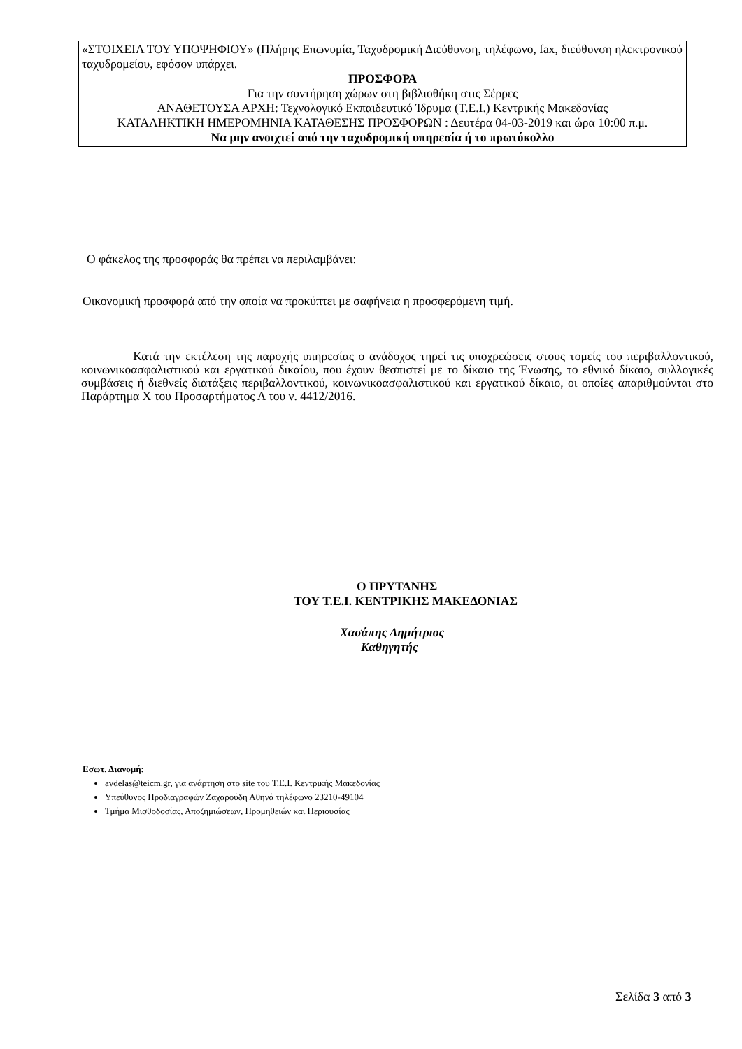«ΣΤΟΙΧΕΙΑ ΤΟΥ ΥΠΟΨΗΦΙΟΥ» (Πλήρης Επωνυμία, Ταχυδρομική Διεύθυνση, τηλέφωνο, fax, διεύθυνση ηλεκτρονικού ταχυδρομείου, εφόσον υπάρχει.
ΠΡΟΣΦΟΡΑ
Για την συντήρηση χώρων στη βιβλιοθήκη στις Σέρρες
ΑΝΑΘΕΤΟΥΣΑ ΑΡΧΗ: Τεχνολογικό Εκπαιδευτικό Ίδρυμα (Τ.Ε.Ι.) Κεντρικής Μακεδονίας
ΚΑΤΑΛΗΚΤΙΚΗ ΗΜΕΡΟΜΗΝΙΑ ΚΑΤΑΘΕΣΗΣ ΠΡΟΣΦΟΡΩΝ : Δευτέρα 04-03-2019 και ώρα 10:00 π.μ.
Να μην ανοιχτεί από την ταχυδρομική υπηρεσία ή το πρωτόκολλο
Ο φάκελος της προσφοράς θα πρέπει να περιλαμβάνει:
Οικονομική προσφορά από την οποία να προκύπτει με σαφήνεια η προσφερόμενη τιμή.
Κατά την εκτέλεση της παροχής υπηρεσίας ο ανάδοχος τηρεί τις υποχρεώσεις στους τομείς του περιβαλλοντικού, κοινωνικοασφαλιστικού και εργατικού δικαίου, που έχουν θεσπιστεί με το δίκαιο της Ένωσης, το εθνικό δίκαιο, συλλογικές συμβάσεις ή διεθνείς διατάξεις περιβαλλοντικού, κοινωνικοασφαλιστικού και εργατικού δίκαιο, οι οποίες απαριθμούνται στο Παράρτημα Χ του Προσαρτήματος Α του ν. 4412/2016.
Ο ΠΡΥΤΑΝΗΣ
ΤΟΥ Τ.Ε.Ι. ΚΕΝΤΡΙΚΗΣ ΜΑΚΕΔΟΝΙΑΣ
Χασάπης Δημήτριος
Καθηγητής
Εσωτ. Διανομή:
avdelas@teicm.gr, για ανάρτηση στο site του Τ.Ε.Ι. Κεντρικής Μακεδονίας
Υπεύθυνος Προδιαγραφών Ζαχαρούδη Αθηνά τηλέφωνο 23210-49104
Τμήμα Μισθοδοσίας, Αποζημιώσεων, Προμηθειών και Περιουσίας
Σελίδα 3 από 3